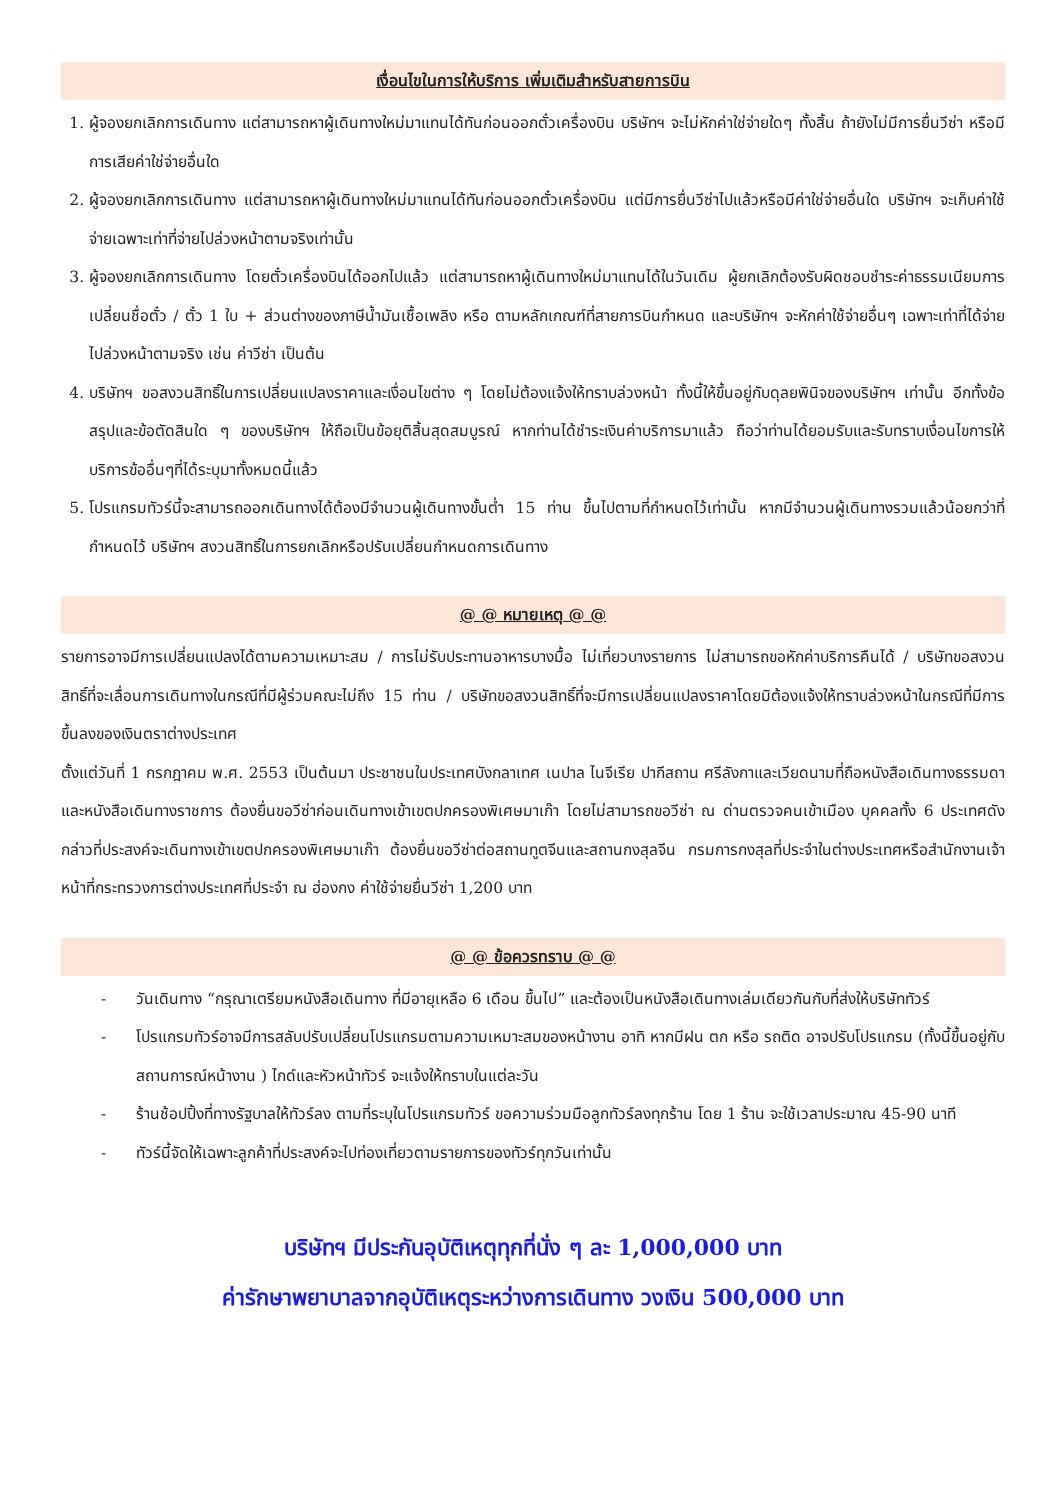เงื่อนไขในการให้บริการ เพิ่มเติมสำหรับสายการบิน
1. ผู้จองยกเลิกการเดินทาง แต่สามารถหาผู้เดินทางใหม่มาแทนได้ทันก่อนออกตั๋วเครื่องบิน บริษัทฯ จะไม่หักค่าใช่จ่ายใดๆ ทั้งสิ้น ถ้ายังไม่มีการยื่นวีซ่า หรือมีการเสียค่าใช่จ่ายอื่นใด
2. ผู้จองยกเลิกการเดินทาง แต่สามารถหาผู้เดินทางใหม่มาแทนได้ทันก่อนออกตั๋วเครื่องบิน แต่มีการยื่นวีซ่าไปแล้วหรือมีค่าใช่จ่ายอื่นใด บริษัทฯ จะเก็บค่าใช้จ่ายเฉพาะเท่าที่จ่ายไปล่วงหน้าตามจริงเท่านั้น
3. ผู้จองยกเลิกการเดินทาง โดยตั๋วเครื่องบินได้ออกไปแล้ว แต่สามารถหาผู้เดินทางใหม่มาแทนได้ในวันเดิม ผู้ยกเลิกต้องรับผิดชอบชำระค่าธรรมเนียมการเปลี่ยนชื่อตั๋ว / ตั๋ว 1 ใบ + ส่วนต่างของภาษีน้ำมันเชื้อเพลิง หรือ ตามหลักเกณฑ์ที่สายการบินกำหนด และบริษัทฯ จะหักค่าใช้จ่ายอื่นๆ เฉพาะเท่าที่ได้จ่ายไปล่วงหน้าตามจริง เช่น ค่าวีซ่า เป็นต้น
4. บริษัทฯ ขอสงวนสิทธิ์ในการเปลี่ยนแปลงราคาและเงื่อนไขต่าง ๆ โดยไม่ต้องแจ้งให้ทราบล่วงหน้า ทั้งนี้ให้ขึ้นอยู่กับดุลยพินิจของบริษัทฯ เท่านั้น อีกทั้งข้อสรุปและข้อตัดสินใด ๆ ของบริษัทฯ ให้ถือเป็นข้อยุติสิ้นสุดสมบูรณ์ หากท่านได้ชำระเงินค่าบริการมาแล้ว ถือว่าท่านได้ยอมรับและรับทราบเงื่อนไขการให้บริการข้ออื่นๆที่ได้ระบุมาทั้งหมดนี้แล้ว
5. โปรแกรมทัวร์นี้จะสามารถออกเดินทางได้ต้องมีจำนวนผู้เดินทางขั้นต่ำ 15 ท่าน ขึ้นไปตามที่กำหนดไว้เท่านั้น หากมีจำนวนผู้เดินทางรวมแล้วน้อยกว่าที่กำหนดไว้ บริษัทฯ สงวนสิทธิ์ในการยกเลิกหรือปรับเปลี่ยนกำหนดการเดินทาง
@ @ หมายเหตุ @ @
รายการอาจมีการเปลี่ยนแปลงได้ตามความเหมาะสม / การไม่รับประทานอาหารบางมื้อ ไม่เที่ยวบางรายการ ไม่สามารถขอหักค่าบริการคืนได้ / บริษัทขอสงวนสิทธิ์ที่จะเลื่อนการเดินทางในกรณีที่มีผู้ร่วมคณะไม่ถึง 15 ท่าน / บริษัทขอสงวนสิทธิ์ที่จะมีการเปลี่ยนแปลงราคาโดยมิต้องแจ้งให้ทราบล่วงหน้าในกรณีที่มีการขึ้นลงของเงินตราต่างประเทศ
ตั้งแต่วันที่ 1 กรกฎาคม พ.ศ. 2553 เป็นต้นมา ประชาชนในประเทศบังกลาเทศ เนปาล ไนจีเรีย ปากีสถาน ศรีลังกาและเวียดนามที่ถือหนังสือเดินทางธรรมดาและหนังสือเดินทางราชการ ต้องยื่นขอวีซ่าก่อนเดินทางเข้าเขตปกครองพิเศษมาเก๊า โดยไม่สามารถขอวีซ่า ณ ด่านตรวจคนเข้าเมือง บุคคลทั้ง 6 ประเทศดังกล่าวที่ประสงค์จะเดินทางเข้าเขตปกครองพิเศษมาเก๊า ต้องยื่นขอวีซ่าต่อสถานทูตจีนและสถานกงสุลจีน กรมการกงสุลที่ประจำในต่างประเทศหรือสำนักงานเจ้าหน้าที่กระทรวงการต่างประเทศที่ประจำ ณ ฮ่องกง ค่าใช้จ่ายยื่นวีซ่า 1,200 บาท
@ @ ข้อควรทราบ @ @
- วันเดินทาง “กรุณาเตรียมหนังสือเดินทาง ที่มีอายุเหลือ 6 เดือน ขึ้นไป” และต้องเป็นหนังสือเดินทางเล่มเดียวกันกับที่ส่งให้บริษัททัวร์
- โปรแกรมทัวร์อาจมีการสลับปรับเปลี่ยนโปรแกรมตามความเหมาะสมของหน้างาน อาทิ หากมีฝน ตก หรือ รถติด อาจปรับโปรแกรม (ทั้งนี้ขึ้นอยู่กับสถานการณ์หน้างาน ) ไกด์และหัวหน้าทัวร์ จะแจ้งให้ทราบในแต่ละวัน
- ร้านช้อปปิ้งที่ทางรัฐบาลให้ทัวร์ลง ตามที่ระบุในโปรแกรมทัวร์ ขอความร่วมมือลูกทัวร์ลงทุกร้าน โดย 1 ร้าน จะใช้เวลาประมาณ 45-90 นาที
- ทัวร์นี้จัดให้เฉพาะลูกค้าที่ประสงค์จะไปท่องเที่ยวตามรายการของทัวร์ทุกวันเท่านั้น
บริษัทฯ มีประกันอุบัติเหตุทุกที่นั่ง ๆ ละ 1,000,000 บาท
ค่ารักษาพยาบาลจากอุบัติเหตุระหว่างการเดินทาง วงเงิน 500,000 บาท